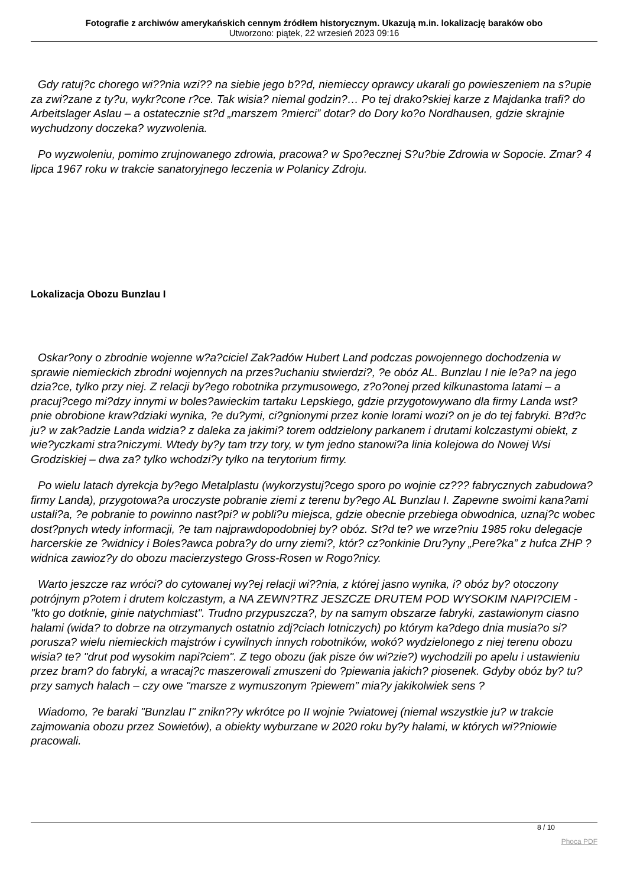Fotografie z archiwów amerykańskich cennym źródłem historycznym. Ukazują m.in. lokalizację baraków obo
Utworzono: piątek, 22 wrzesień 2023 09:16
Gdy ratuj?c chorego wi??nia wzi?? na siebie jego b??d, niemieccy oprawcy ukarali go powieszeniem na s?upie za zwi?zane z ty?u, wykr?cone r?ce. Tak wisia? niemal godzin?… Po tej drako?skiej karze z Majdanka trafi? do Arbeitslager Aslau – a ostatecznie st?d „marszem ?mierci” dotar? do Dory ko?o Nordhausen, gdzie skrajnie wychudzony doczeka? wyzwolenia.
Po wyzwoleniu, pomimo zrujnowanego zdrowia, pracowa? w Spo?ecznej S?u?bie Zdrowia w Sopocie. Zmar? 4 lipca 1967 roku w trakcie sanatoryjnego leczenia w Polanicy Zdroju.
Lokalizacja Obozu Bunzlau I
Oskar?ony o zbrodnie wojenne w?a?ciciel Zak?adów Hubert Land podczas powojennego dochodzenia w sprawie niemieckich zbrodni wojennych na przes?uchaniu stwierdzi?, ?e obóz AL. Bunzlau I nie le?a? na jego dzia?ce, tylko przy niej. Z relacji by?ego robotnika przymusowego, z?o?onej przed kilkunastoma latami – a pracuj?cego mi?dzy innymi w boles?awieckim tartaku Lepskiego, gdzie przygotowywano dla firmy Landa wst?pnie obrobione kraw?dziaki wynika, ?e du?ymi, ci?gnionymi przez konie lorami wozi? on je do tej fabryki. B?d?c ju? w zak?adzie Landa widzia? z daleka za jakimi? torem oddzielony parkanem i drutami kolczastymi obiekt, z wie?yczkami stra?niczymi. Wtedy by?y tam trzy tory, w tym jedno stanowi?a linia kolejowa do Nowej Wsi Grodziskiej – dwa za? tylko wchodzi?y tylko na terytorium firmy.
Po wielu latach dyrekcja by?ego Metalplastu (wykorzystuj?cego sporo po wojnie cz??? fabrycznych zabudowa? firmy Landa), przygotowa?a uroczyste pobranie ziemi z terenu by?ego AL Bunzlau I. Zapewne swoimi kana?ami ustali?a, ?e pobranie to powinno nast?pi? w pobli?u miejsca, gdzie obecnie przebiega obwodnica, uznaj?c wobec dost?pnych wtedy informacji, ?e tam najprawdopodobniej by? obóz. St?d te? we wrze?niu 1985 roku delegacje harcerskie ze ?widnicy i Boles?awca pobra?y do urny ziemi?, któr? cz?onkinie Dru?yny „Pere?ka” z hufca ZHP ?widnica zawioz?y do obozu macierzystego Gross-Rosen w Rogo?nicy.
Warto jeszcze raz wróci? do cytowanej wy?ej relacji wi??nia, z której jasno wynika, i? obóz by? otoczony potrójnym p?otem i drutem kolczastym, a NA ZEWN?TRZ JESZCZE DRUTEM POD WYSOKIM NAPI?CIEM - "kto go dotknie, ginie natychmiast". Trudno przypuszcza?, by na samym obszarze fabryki, zastawionym ciasno halami (wida? to dobrze na otrzymanych ostatnio zdj?ciach lotniczych) po którym ka?dego dnia musia?o si? porusza? wielu niemieckich majstrów i cywilnych innych robotników, wokó? wydzielonego z niej terenu obozu wisia? te? "drut pod wysokim napi?ciem". Z tego obozu (jak pisze ów wi?zie?) wychodzili po apelu i ustawieniu przez bram? do fabryki, a wracaj?c maszerowali zmuszeni do ?piewania jakich? piosenek. Gdyby obóz by? tu? przy samych halach – czy owe "marsze z wymuszonym ?piewem” mia?y jakikolwiek sens ?
Wiadomo, ?e baraki "Bunzlau I" znikn??y wkrótce po II wojnie ?wiatowej (niemal wszystkie ju? w trakcie zajmowania obozu przez Sowietów), a obiekty wyburzane w 2020 roku by?y halami, w których wi??niowie pracowali.
8 / 10
Phoca PDF